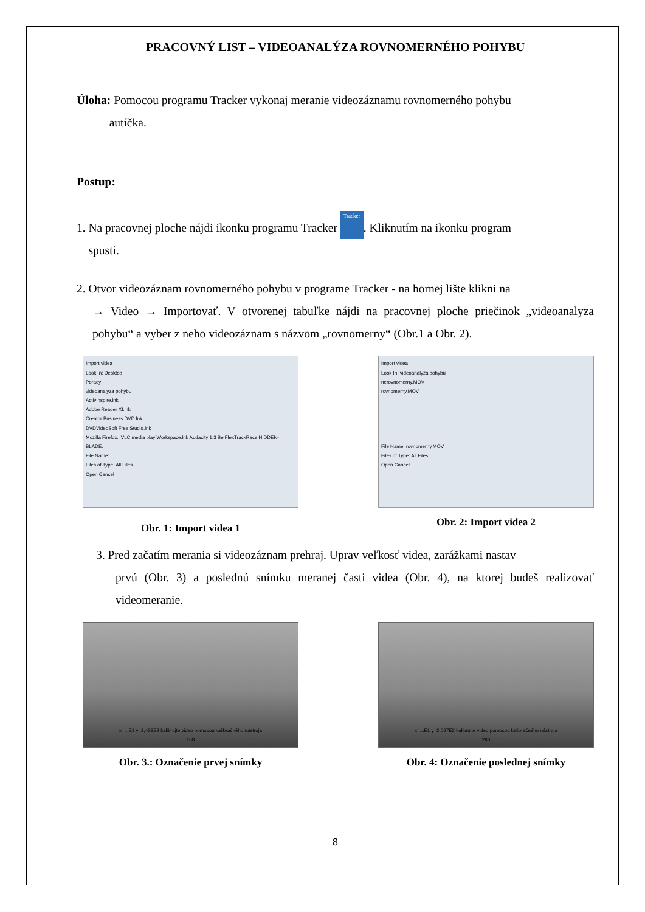PRACOVNÝ LIST – VIDEOANALÝZA ROVNOMERNÉHO POHYBU
Úloha: Pomocou programu Tracker vykonaj meranie videozáznamu rovnomerného pohybu
autíčka.
Postup:
1. Na pracovnej ploche nájdi ikonku programu Tracker Tracker. Kliknutím na ikonku program
spusti.
2. Otvor videozáznam rovnomerného pohybu v programe Tracker - na hornej lište klikni na
→ Video → Importovať. V otvorenej tabuľke nájdi na pracovnej ploche priečinok „videoanalyza pohybu“ a vyber z neho videozáznam s názvom „rovnomerny“ (Obr.1 a Obr. 2).
Import videa
Look In: Desktop
Porady
videoanalyza pohybu
ActivInspire.lnk
Adobe Reader XI.lnk
Creator Business DVD.lnk
DVDVideoSoft Free Studio.lnk
Mozilla Firefox.l VLC media play Workspace.lnk Audacity 1.3 Be FlexTrackRace HIDDEN-BLADE.
File Name:
Files of Type: All Files
Open Cancel
Obr. 1: Import videa 1
Import videa
Look In: videoanalyza pohybu
nerovnomerny.MOV
rovnomerny.MOV
File Name: rovnomerny.MOV
Files of Type: All Files
Open Cancel
Obr. 2: Import videa 2
3. Pred začatím merania si videozáznam prehraj. Uprav veľkosť videa, zarážkami nastav
prvú (Obr. 3) a poslednú snímku meranej časti videa (Obr. 4), na ktorej budeš realizovať videomeranie.
x=...E1 y=2,438E2 kalibrujte video pomocou kalibračného nástroja
108
Obr. 3.: Označenie prvej snímky
x=...E1 y=2,067E2 kalibrujte video pomocou kalibračného nástroja
260
Obr. 4: Označenie poslednej snímky
8